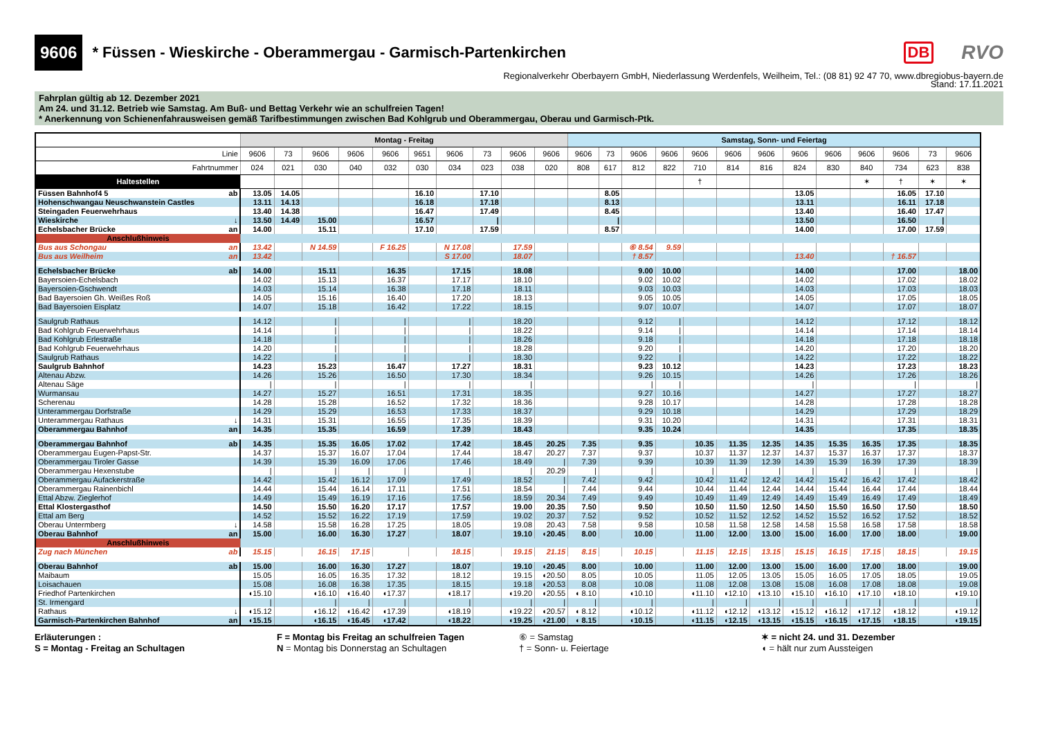9606 * Füssen - Wieskirche - Oberammergau - Garmisch-Partenkirchen DB RVO
Regionalverkehr Oberbayern GmbH, Niederlassung Werdenfels, Weilheim, Tel.: (08 81) 92 47 70, www.dbregiobus-bayern.de
Stand: 17.11.2021
Fahrplan gültig ab 12. Dezember 2021
Am 24. und 31.12. Betrieb wie Samstag. Am Buß- und Bettag Verkehr wie an schulfreien Tagen!
* Anerkennung von Schienenfahrausweisen gemäß Tarifbestimmungen zwischen Bad Kohlgrub und Oberammergau, Oberau und Garmisch-Ptk.
| | | Montag - Freitag | | | | | | | | | | Samstag, Sonn- und Feiertag | | | | | | | | | | | | |
| --- | --- | --- | --- | --- | --- | --- | --- | --- | --- | --- | --- | --- | --- | --- | --- | --- | --- | --- | --- | --- | --- | --- | --- | --- |
| Linie | | 9606 | 73 | 9606 | 9606 | 9606 | 9651 | 9606 | 73 | 9606 | 9606 | 9606 | 73 | 9606 | 9606 | 9606 | 9606 | 9606 | 9606 | 9606 | 9606 | 9606 | 73 | 9606 |
| Fahrtnummer | | 024 | 021 | 030 | 040 | 032 | 030 | 034 | 023 | 038 | 020 | 808 | 617 | 812 | 822 | 710 | 814 | 816 | 824 | 830 | 840 | 734 | 623 | 838 |
| Haltestellen | | | | | | | | | | | | | | | | † | | | | | ✶ | † | ✶ | ✶ |
| Füssen Bahnhof4 5 | ab | 13.05 | 14.05 | | | | 16.10 | | 17.10 | | | | 8.05 | | | | | | 13.05 | | | 16.05 | 17.10 | |
| Hohenschwangau Neuschwanstein Castles | | 13.11 | 14.13 | | | | 16.18 | | 17.18 | | | | 8.13 | | | | | | 13.11 | | | 16.11 | 17.18 | |
| Steingaden Feuerwehrhaus | | 13.40 | 14.38 | | | | 16.47 | | 17.49 | | | | 8.45 | | | | | | 13.40 | | | 16.40 | 17.47 | |
| Wieskirche | ↓ | 13.50 | 14.49 | 15.00 | | | 16.57 | | / | | | | / | | | | | | 13.50 | | | 16.50 | / | |
| Echelsbacher Brücke | an | 14.00 | | 15.11 | | | 17.10 | | 17.59 | | | | 8.57 | | | | | | 14.00 | | | 17.00 | 17.59 | |
| Anschlußhinweis | | | | | | | | | | | | | | | | | | | | | | | | |
| Bus aus Schongau | an | 13.42 | | N 14.59 | | F 16.25 | | N 17.08 | | 17.59 | | | | ⑥ 8.54 | 9.59 | | | | | | | | | |
| Bus aus Weilheim | an | 13.42 | | | | | | S 17.00 | | 18.07 | | | | † 8.57 | | | | | 13.40 | | | † 16.57 | | |
| Echelsbacher Brücke | ab | 14.00 | | 15.11 | | 16.35 | | 17.15 | | 18.08 | | | | 9.00 | 10.00 | | | | 14.00 | | | 17.00 | | 18.00 |
| Bayersoien-Echelsbach | | 14.02 | | 15.13 | | 16.37 | | 17.17 | | 18.10 | | | | 9.02 | 10.02 | | | | 14.02 | | | 17.02 | | 18.02 |
| Bayersoien-Gschwendt | | 14.03 | | 15.14 | | 16.38 | | 17.18 | | 18.11 | | | | 9.03 | 10.03 | | | | 14.03 | | | 17.03 | | 18.03 |
| Bad Bayersoien Gh. Weißes Roß | | 14.05 | | 15.16 | | 16.40 | | 17.20 | | 18.13 | | | | 9.05 | 10.05 | | | | 14.05 | | | 17.05 | | 18.05 |
| Bad Bayersoien Eisplatz | | 14.07 | | 15.18 | | 16.42 | | 17.22 | | 18.15 | | | | 9.07 | 10.07 | | | | 14.07 | | | 17.07 | | 18.07 |
| Saulgrub Rathaus | | 14.12 | | / | | / | | / | | 18.20 | | | | 9.12 | / | | | | 14.12 | | | 17.12 | | 18.12 |
| Bad Kohlgrub Feuerwehrhaus | | 14.14 | | / | | / | | / | | 18.22 | | | | 9.14 | / | | | | 14.14 | | | 17.14 | | 18.14 |
| Bad Kohlgrub Erlestraße | | 14.18 | | / | | / | | / | | 18.26 | | | | 9.18 | / | | | | 14.18 | | | 17.18 | | 18.18 |
| Bad Kohlgrub Feuerwehrhaus | | 14.20 | | / | | / | | / | | 18.28 | | | | 9.20 | / | | | | 14.20 | | | 17.20 | | 18.20 |
| Saulgrub Rathaus | | 14.22 | | / | | / | | / | | 18.30 | | | | 9.22 | / | | | | 14.22 | | | 17.22 | | 18.22 |
| Saulgrub Bahnhof | | 14.23 | | 15.23 | | 16.47 | | 17.27 | | 18.31 | | | | 9.23 | 10.12 | | | | 14.23 | | | 17.23 | | 18.23 |
| Altenau Abzw. | | 14.26 | | 15.26 | | 16.50 | | 17.30 | | 18.34 | | | | 9.26 | 10.15 | | | | 14.26 | | | 17.26 | | 18.26 |
| Altenau Säge | | / | | / | | / | | / | | / | | | | / | / | | | | / | | | / | | / |
| Wurmansau | | 14.27 | | 15.27 | | 16.51 | | 17.31 | | 18.35 | | | | 9.27 | 10.16 | | | | 14.27 | | | 17.27 | | 18.27 |
| Scherenau | | 14.28 | | 15.28 | | 16.52 | | 17.32 | | 18.36 | | | | 9.28 | 10.17 | | | | 14.28 | | | 17.28 | | 18.28 |
| Unterammergau Dorfstraße | | 14.29 | | 15.29 | | 16.53 | | 17.33 | | 18.37 | | | | 9.29 | 10.18 | | | | 14.29 | | | 17.29 | | 18.29 |
| Unterammergau Rathaus | ↓ | 14.31 | | 15.31 | | 16.55 | | 17.35 | | 18.39 | | | | 9.31 | 10.20 | | | | 14.31 | | | 17.31 | | 18.31 |
| Oberammergau Bahnhof | an | 14.35 | | 15.35 | | 16.59 | | 17.39 | | 18.43 | | | | 9.35 | 10.24 | | | | 14.35 | | | 17.35 | | 18.35 |
| Oberammergau Bahnhof | ab | 14.35 | | 15.35 | 16.05 | 17.02 | | 17.42 | | 18.45 | 20.25 | 7.35 | | 9.35 | | 10.35 | 11.35 | 12.35 | 14.35 | 15.35 | 16.35 | 17.35 | | 18.35 |
| Oberammergau Eugen-Papst-Str. | | 14.37 | | 15.37 | 16.07 | 17.04 | | 17.44 | | 18.47 | 20.27 | 7.37 | | 9.37 | | 10.37 | 11.37 | 12.37 | 14.37 | 15.37 | 16.37 | 17.37 | | 18.37 |
| Oberammergau Tiroler Gasse | | 14.39 | | 15.39 | 16.09 | 17.06 | | 17.46 | | 18.49 | / | 7.39 | | 9.39 | | 10.39 | 11.39 | 12.39 | 14.39 | 15.39 | 16.39 | 17.39 | | 18.39 |
| Oberammergau Hexenstube | | / | | / | / | / | | / | | / | 20.29 | / | | / | | / | / | / | / | / | / | / | | / |
| Oberammergau Aufackerstraße | | 14.42 | | 15.42 | 16.12 | 17.09 | | 17.49 | | 18.52 | / | 7.42 | | 9.42 | | 10.42 | 11.42 | 12.42 | 14.42 | 15.42 | 16.42 | 17.42 | | 18.42 |
| Oberammergau Rainenbichl | | 14.44 | | 15.44 | 16.14 | 17.11 | | 17.51 | | 18.54 | / | 7.44 | | 9.44 | | 10.44 | 11.44 | 12.44 | 14.44 | 15.44 | 16.44 | 17.44 | | 18.44 |
| Ettal Abzw. Zieglerhof | | 14.49 | | 15.49 | 16.19 | 17.16 | | 17.56 | | 18.59 | 20.34 | 7.49 | | 9.49 | | 10.49 | 11.49 | 12.49 | 14.49 | 15.49 | 16.49 | 17.49 | | 18.49 |
| Ettal Klostergasthof | | 14.50 | | 15.50 | 16.20 | 17.17 | | 17.57 | | 19.00 | 20.35 | 7.50 | | 9.50 | | 10.50 | 11.50 | 12.50 | 14.50 | 15.50 | 16.50 | 17.50 | | 18.50 |
| Ettal am Berg | | 14.52 | | 15.52 | 16.22 | 17.19 | | 17.59 | | 19.02 | 20.37 | 7.52 | | 9.52 | | 10.52 | 11.52 | 12.52 | 14.52 | 15.52 | 16.52 | 17.52 | | 18.52 |
| Oberau Untermberg | ↓ | 14.58 | | 15.58 | 16.28 | 17.25 | | 18.05 | | 19.08 | 20.43 | 7.58 | | 9.58 | | 10.58 | 11.58 | 12.58 | 14.58 | 15.58 | 16.58 | 17.58 | | 18.58 |
| Oberau Bahnhof | an | 15.00 | | 16.00 | 16.30 | 17.27 | | 18.07 | | 19.10 | ◖20.45 | 8.00 | | 10.00 | | 11.00 | 12.00 | 13.00 | 15.00 | 16.00 | 17.00 | 18.00 | | 19.00 |
| Anschlußhinweis | | | | | | | | | | | | | | | | | | | | | | | | |
| Zug nach München | ab | 15.15 | | 16.15 | 17.15 | | | 18.15 | | 19.15 | 21.15 | 8.15 | | 10.15 | | 11.15 | 12.15 | 13.15 | 15.15 | 16.15 | 17.15 | 18.15 | | 19.15 |
| Oberau Bahnhof | ab | 15.00 | | 16.00 | 16.30 | 17.27 | | 18.07 | | 19.10 | ◖20.45 | 8.00 | | 10.00 | | 11.00 | 12.00 | 13.00 | 15.00 | 16.00 | 17.00 | 18.00 | | 19.00 |
| Maibaum | | 15.05 | | 16.05 | 16.35 | 17.32 | | 18.12 | | 19.15 | ◖20.50 | 8.05 | | 10.05 | | 11.05 | 12.05 | 13.05 | 15.05 | 16.05 | 17.05 | 18.05 | | 19.05 |
| Loisachauen | | 15.08 | | 16.08 | 16.38 | 17.35 | | 18.15 | | 19.18 | ◖20.53 | 8.08 | | 10.08 | | 11.08 | 12.08 | 13.08 | 15.08 | 16.08 | 17.08 | 18.08 | | 19.08 |
| Friedhof Partenkirchen | | ◖15.10 | | ◖16.10 | ◖16.40 | ◖17.37 | | ◖18.17 | | ◖19.20 | ◖20.55 | ◖ 8.10 | | ◖10.10 | | ◖11.10 | ◖12.10 | ◖13.10 | ◖15.10 | ◖16.10 | ◖17.10 | ◖18.10 | | ◖19.10 |
| St. Irmengard | | / | | / | / | / | | / | | / | / | / | | / | | / | / | / | / | / | / | / | | / |
| Rathaus | ↓ | ◖15.12 | | ◖16.12 | ◖16.42 | ◖17.39 | | ◖18.19 | | ◖19.22 | ◖20.57 | ◖ 8.12 | | ◖10.12 | | ◖11.12 | ◖12.12 | ◖13.12 | ◖15.12 | ◖16.12 | ◖17.12 | ◖18.12 | | ◖19.12 |
| Garmisch-Partenkirchen Bahnhof | an | ◖15.15 | | ◖16.15 | ◖16.45 | ◖17.42 | | ◖18.22 | | ◖19.25 | ◖21.00 | ◖ 8.15 | | ◖10.15 | | ◖11.15 | ◖12.15 | ◖13.15 | ◖15.15 | ◖16.15 | ◖17.15 | ◖18.15 | | ◖19.15 |
Erläuterungen :
S = Montag - Freitag an Schultagen
F = Montag bis Freitag an schulfreien Tagen
N = Montag bis Donnerstag an Schultagen
⑥ = Samstag
† = Sonn- u. Feiertage
✶ = nicht 24. und 31. Dezember
◖ = hält nur zum Aussteigen